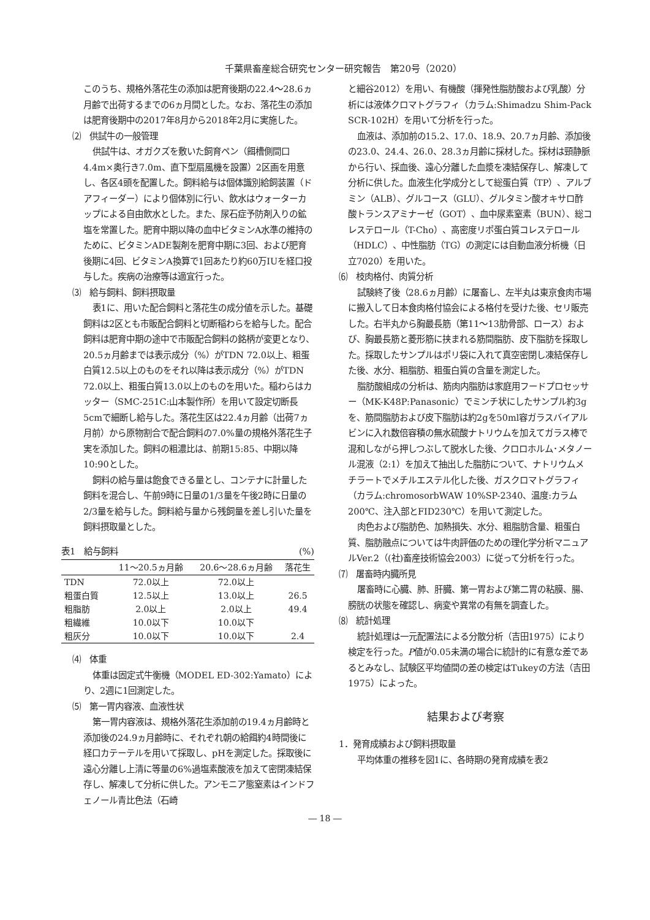千葉県畜産総合研究センター研究報告　第20号（2020）
このうち、規格外落花生の添加は肥育後期の22.4～28.6ヵ月齢で出荷するまでの6ヵ月間とした。なお、落花生の添加は肥育後期中の2017年8月から2018年2月に実施した。
⑵　供試牛の一般管理
供試牛は、オガクズを敷いた飼育ペン（餌槽側間口4.4m×奥行き7.0m、直下型扇風機を設置）2区画を用意し、各区4頭を配置した。飼料給与は個体識別給飼装置（ドアフィーダー）により個体別に行い、飲水はウォーターカップによる自由飲水とした。また、尿石症予防剤入りの鉱塩を常置した。肥育中期以降の血中ビタミンA水準の維持のために、ビタミンADE製剤を肥育中期に3回、および肥育後期に4回、ビタミンA換算で1回あたり約60万IUを経口投与した。疾病の治療等は適宜行った。
⑶　給与飼料、飼料摂取量
表1に、用いた配合飼料と落花生の成分値を示した。基礎飼料は2区とも市販配合飼料と切断稲わらを給与した。配合飼料は肥育中期の途中で市販配合飼料の銘柄が変更となり、20.5ヵ月齢までは表示成分（%）がTDN 72.0以上、粗蛋白質12.5以上のものをそれ以降は表示成分（%）がTDN 72.0以上、粗蛋白質13.0以上のものを用いた。稲わらはカッター（SMC-251C:山本製作所）を用いて設定切断長5cmで細断し給与した。落花生区は22.4ヵ月齢（出荷7ヵ月前）から原物割合で配合飼料の7.0%量の規格外落花生子実を添加した。飼料の粗濃比は、前期15:85、中期以降10:90とした。
飼料の給与量は飽食できる量とし、コンテナに計量した飼料を混合し、午前9時に日量の1/3量を午後2時に日量の2/3量を給与した。飼料給与量から残飼量を差し引いた量を飼料摂取量とした。
表1　給与飼料 (%)
| | 11～20.5ヵ月齢 | 20.6～28.6ヵ月齢 | 落花生 |
| --- | --- | --- | --- |
| TDN | 72.0以上 | 72.0以上 | |
| 粗蛋白質 | 12.5以上 | 13.0以上 | 26.5 |
| 粗脂肪 | 2.0以上 | 2.0以上 | 49.4 |
| 粗繊維 | 10.0以下 | 10.0以下 | |
| 粗灰分 | 10.0以下 | 10.0以下 | 2.4 |
⑷　体重
体重は固定式牛衡機（MODEL ED-302:Yamato）により、2週に1回測定した。
⑸　第一胃内容液、血液性状
第一胃内容液は、規格外落花生添加前の19.4ヵ月齢時と添加後の24.9ヵ月齢時に、それぞれ朝の給餌約4時間後に経口カテーテルを用いて採取し、pHを測定した。採取後に遠心分離し上清に等量の6%過塩素酸液を加えて密閉凍結保存し、解凍して分析に供した。アンモニア態窒素はインドフェノール青比色法（石崎
と細谷2012）を用い、有機酸（揮発性脂肪酸および乳酸）分析には液体クロマトグラフィ（カラム:Shimadzu Shim-Pack SCR-102H）を用いて分析を行った。
血液は、添加前の15.2、17.0、18.9、20.7ヵ月齢、添加後の23.0、24.4、26.0、28.3ヵ月齢に採材した。採材は頸静脈から行い、採血後、遠心分離した血漿を凍結保存し、解凍して分析に供した。血液生化学成分として総蛋白質（TP）、アルブミン（ALB）、グルコース（GLU）、グルタミン酸オキサロ酢酸トランスアミナーゼ（GOT）、血中尿素窒素（BUN）、総コレステロール（T-Cho）、高密度リポ蛋白質コレステロール（HDLC）、中性脂肪（TG）の測定には自動血液分析機（日立7020）を用いた。
⑹　枝肉格付、肉質分析
試験終了後（28.6ヵ月齢）に屠畜し、左半丸は東京食肉市場に搬入して日本食肉格付協会による格付を受けた後、セリ販売した。右半丸から胸最長筋（第11～13肋骨部、ロース）および、胸最長筋と菱形筋に挟まれる筋間脂肪、皮下脂肪を採取した。採取したサンプルはポリ袋に入れて真空密閉し凍結保存した後、水分、粗脂肪、粗蛋白質の含量を測定した。
脂肪酸組成の分析は、筋肉内脂肪は家庭用フードプロセッサー（MK-K48P:Panasonic）でミンチ状にしたサンプル約3gを、筋間脂肪および皮下脂肪は約2gを50ml容ガラスバイアルビンに入れ数倍容積の無水硫酸ナトリウムを加えてガラス棒で混和しながら押しつぶして脱水した後、クロロホルム･メタノール混液（2:1）を加えて抽出した脂肪について、ナトリウムメチラートでメチルエステル化した後、ガスクロマトグラフィ（カラム:chromosorbWAW 10%SP-2340、温度:カラム200℃、注入部とFID230℃）を用いて測定した。
肉色および脂肪色、加熱損失、水分、粗脂肪含量、粗蛋白質、脂肪融点については牛肉評価のための理化学分析マニュアルVer.2（(社)畜産技術協会2003）に従って分析を行った。
⑺　屠畜時内臓所見
屠畜時に心臓、肺、肝臓、第一胃および第二胃の粘膜、腸、膀胱の状態を確認し、病変や異常の有無を調査した。
⑻　統計処理
統計処理は一元配置法による分散分析（吉田1975）により検定を行った。P値が0.05未満の場合に統計的に有意な差であるとみなし、試験区平均値間の差の検定はTukeyの方法（吉田1975）によった。
結果および考察
1．発育成績および飼料摂取量
平均体重の推移を図1に、各時期の発育成績を表2
― 18 ―